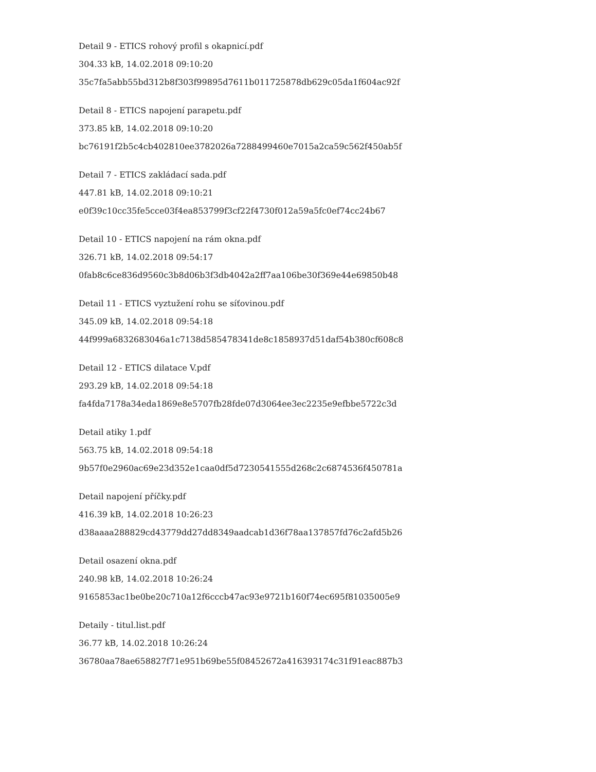Detail 9 - ETICS rohový profil s okapnicí.pdf
304.33 kB, 14.02.2018 09:10:20
35c7fa5abb55bd312b8f303f99895d7611b011725878db629c05da1f604ac92f
Detail 8 - ETICS napojení parapetu.pdf
373.85 kB, 14.02.2018 09:10:20
bc76191f2b5c4cb402810ee3782026a7288499460e7015a2ca59c562f450ab5f
Detail 7 - ETICS zakládací sada.pdf
447.81 kB, 14.02.2018 09:10:21
e0f39c10cc35fe5cce03f4ea853799f3cf22f4730f012a59a5fc0ef74cc24b67
Detail 10 - ETICS napojení na rám okna.pdf
326.71 kB, 14.02.2018 09:54:17
0fab8c6ce836d9560c3b8d06b3f3db4042a2ff7aa106be30f369e44e69850b48
Detail 11 - ETICS vyztužení rohu se síťovinou.pdf
345.09 kB, 14.02.2018 09:54:18
44f999a6832683046a1c7138d585478341de8c1858937d51daf54b380cf608c8
Detail 12 - ETICS dilatace V.pdf
293.29 kB, 14.02.2018 09:54:18
fa4fda7178a34eda1869e8e5707fb28fde07d3064ee3ec2235e9efbbe5722c3d
Detail atiky 1.pdf
563.75 kB, 14.02.2018 09:54:18
9b57f0e2960ac69e23d352e1caa0df5d7230541555d268c2c6874536f450781a
Detail napojení příčky.pdf
416.39 kB, 14.02.2018 10:26:23
d38aaaa288829cd43779dd27dd8349aadcab1d36f78aa137857fd76c2afd5b26
Detail osazení okna.pdf
240.98 kB, 14.02.2018 10:26:24
9165853ac1be0be20c710a12f6cccb47ac93e9721b160f74ec695f81035005e9
Detaily - titul.list.pdf
36.77 kB, 14.02.2018 10:26:24
36780aa78ae658827f71e951b69be55f08452672a416393174c31f91eac887b3